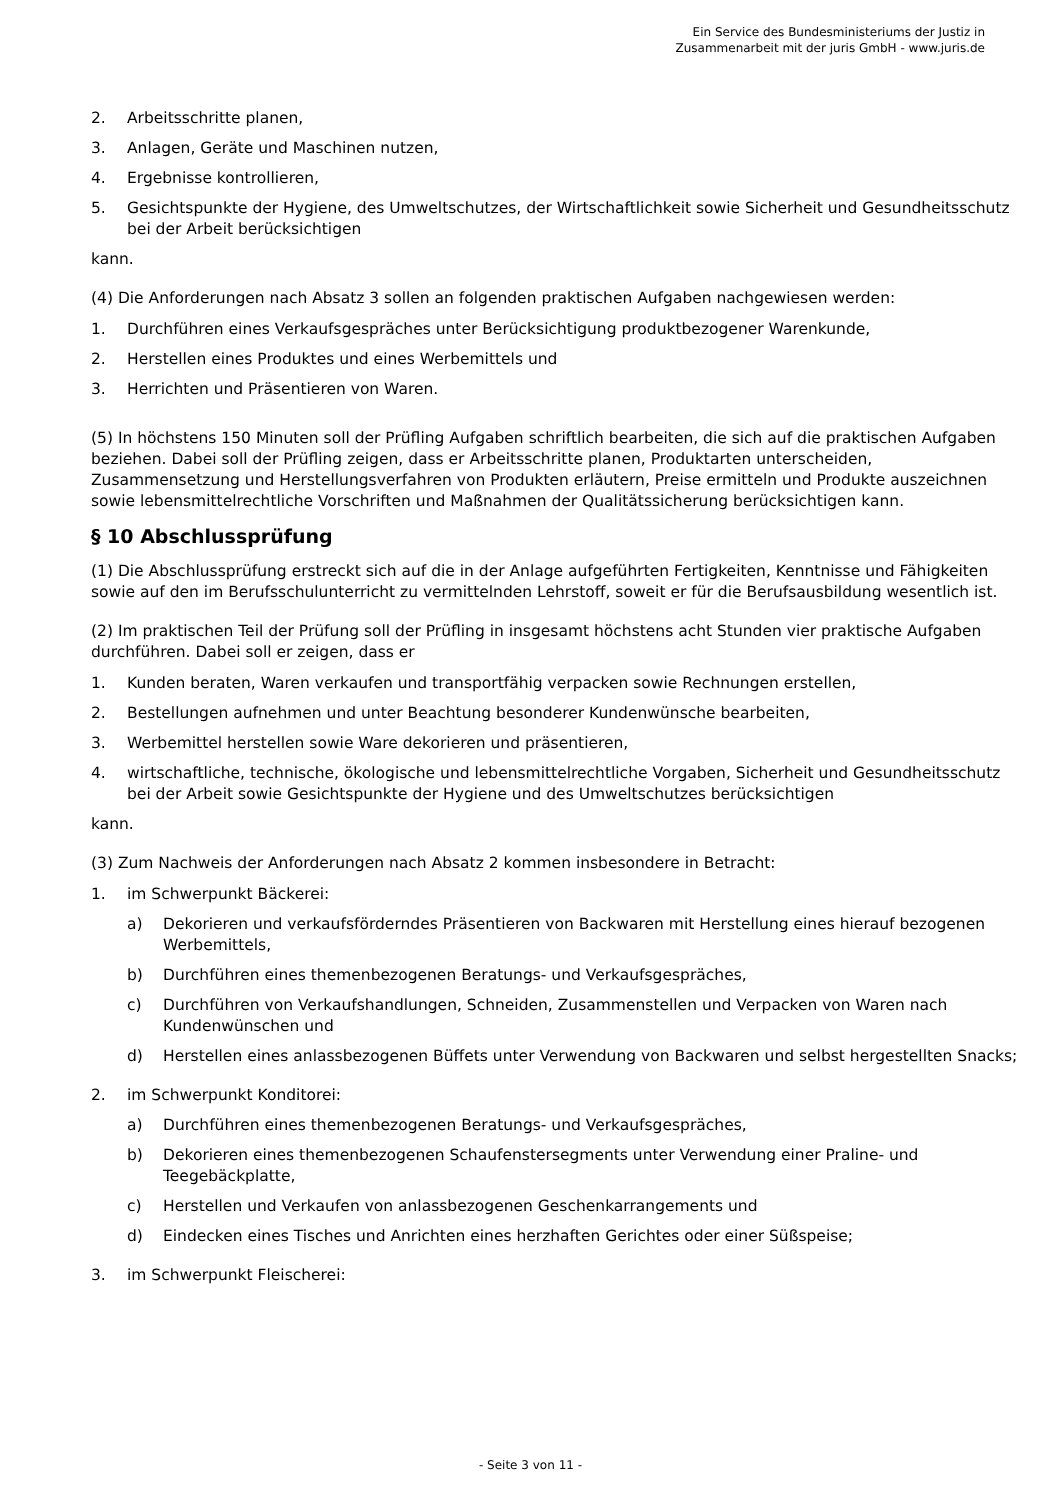Ein Service des Bundesministeriums der Justiz in
Zusammenarbeit mit der juris GmbH - www.juris.de
2. Arbeitsschritte planen,
3. Anlagen, Geräte und Maschinen nutzen,
4. Ergebnisse kontrollieren,
5. Gesichtspunkte der Hygiene, des Umweltschutzes, der Wirtschaftlichkeit sowie Sicherheit und Gesundheitsschutz bei der Arbeit berücksichtigen
kann.
(4) Die Anforderungen nach Absatz 3 sollen an folgenden praktischen Aufgaben nachgewiesen werden:
1. Durchführen eines Verkaufsgespräches unter Berücksichtigung produktbezogener Warenkunde,
2. Herstellen eines Produktes und eines Werbemittels und
3. Herrichten und Präsentieren von Waren.
(5) In höchstens 150 Minuten soll der Prüfling Aufgaben schriftlich bearbeiten, die sich auf die praktischen Aufgaben beziehen. Dabei soll der Prüfling zeigen, dass er Arbeitsschritte planen, Produktarten unterscheiden, Zusammensetzung und Herstellungsverfahren von Produkten erläutern, Preise ermitteln und Produkte auszeichnen sowie lebensmittelrechtliche Vorschriften und Maßnahmen der Qualitätssicherung berücksichtigen kann.
§ 10 Abschlussprüfung
(1) Die Abschlussprüfung erstreckt sich auf die in der Anlage aufgeführten Fertigkeiten, Kenntnisse und Fähigkeiten sowie auf den im Berufsschulunterricht zu vermittelnden Lehrstoff, soweit er für die Berufsausbildung wesentlich ist.
(2) Im praktischen Teil der Prüfung soll der Prüfling in insgesamt höchstens acht Stunden vier praktische Aufgaben durchführen. Dabei soll er zeigen, dass er
1. Kunden beraten, Waren verkaufen und transportfähig verpacken sowie Rechnungen erstellen,
2. Bestellungen aufnehmen und unter Beachtung besonderer Kundenwünsche bearbeiten,
3. Werbemittel herstellen sowie Ware dekorieren und präsentieren,
4. wirtschaftliche, technische, ökologische und lebensmittelrechtliche Vorgaben, Sicherheit und Gesundheitsschutz bei der Arbeit sowie Gesichtspunkte der Hygiene und des Umweltschutzes berücksichtigen
kann.
(3) Zum Nachweis der Anforderungen nach Absatz 2 kommen insbesondere in Betracht:
1. im Schwerpunkt Bäckerei:
a) Dekorieren und verkaufsförderndes Präsentieren von Backwaren mit Herstellung eines hierauf bezogenen Werbemittels,
b) Durchführen eines themenbezogenen Beratungs- und Verkaufsgespräches,
c) Durchführen von Verkaufshandlungen, Schneiden, Zusammenstellen und Verpacken von Waren nach Kundenwünschen und
d) Herstellen eines anlassbezogenen Büffets unter Verwendung von Backwaren und selbst hergestellten Snacks;
2. im Schwerpunkt Konditorei:
a) Durchführen eines themenbezogenen Beratungs- und Verkaufsgespräches,
b) Dekorieren eines themenbezogenen Schaufenstersegments unter Verwendung einer Praline- und Teegebäckplatte,
c) Herstellen und Verkaufen von anlassbezogenen Geschenkarrangements und
d) Eindecken eines Tisches und Anrichten eines herzhaften Gerichtes oder einer Süßspeise;
3. im Schwerpunkt Fleischerei:
- Seite 3 von 11 -